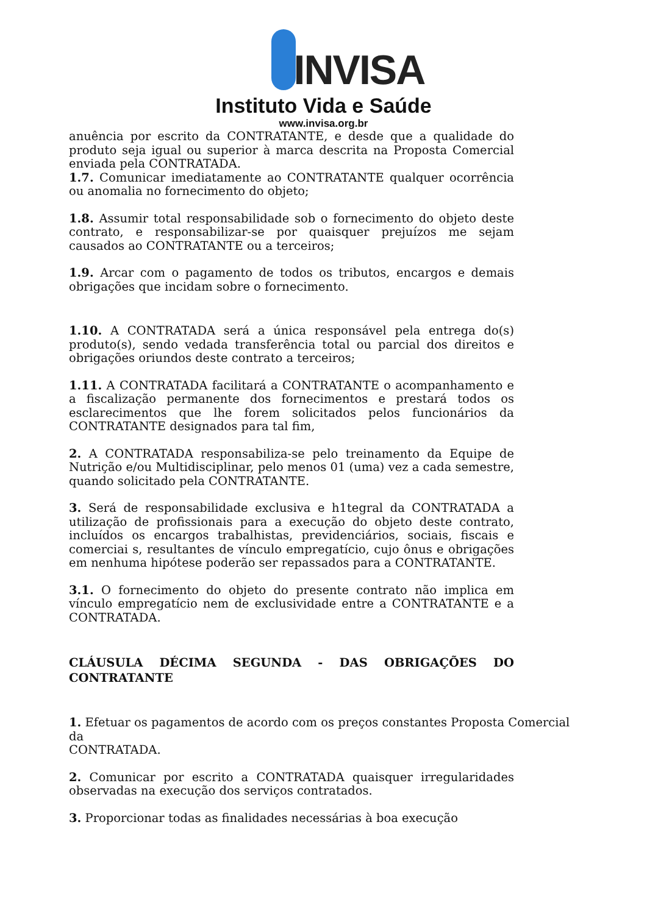INVISA
Instituto Vida e Saúde
www.invisa.org.br
anuência por escrito da CONTRATANTE, e desde que a qualidade do produto seja igual ou superior à marca descrita na Proposta Comercial enviada pela CONTRATADA.
1.7. Comunicar imediatamente ao CONTRATANTE qualquer ocorrência ou anomalia no fornecimento do objeto;
1.8. Assumir total responsabilidade sob o fornecimento do objeto deste contrato, e responsabilizar-se por quaisquer prejuízos me sejam causados ao CONTRATANTE ou a terceiros;
1.9. Arcar com o pagamento de todos os tributos, encargos e demais obrigações que incidam sobre o fornecimento.
1.10. A CONTRATADA será a única responsável pela entrega do(s) produto(s), sendo vedada transferência total ou parcial dos direitos e obrigações oriundos deste contrato a terceiros;
1.11. A CONTRATADA facilitará a CONTRATANTE o acompanhamento e a fiscalização permanente dos fornecimentos e prestará todos os esclarecimentos que lhe forem solicitados pelos funcionários da CONTRATANTE designados para tal fim,
2. A CONTRATADA responsabiliza-se pelo treinamento da Equipe de Nutrição e/ou Multidisciplinar, pelo menos 01 (uma) vez a cada semestre, quando solicitado pela CONTRATANTE.
3. Será de responsabilidade exclusiva e h1tegral da CONTRATADA a utilização de profissionais para a execução do objeto deste contrato, incluídos os encargos trabalhistas, previdenciários, sociais, fiscais e comerciai s, resultantes de vínculo empregatício, cujo ônus e obrigações em nenhuma hipótese poderão ser repassados para a CONTRATANTE.
3.1. O fornecimento do objeto do presente contrato não implica em vínculo empregatício nem de exclusividade entre a CONTRATANTE e a CONTRATADA.
CLÁUSULA DÉCIMA SEGUNDA - DAS OBRIGAÇÕES DO CONTRATANTE
1. Efetuar os pagamentos de acordo com os preços constantes Proposta Comercial da
CONTRATADA.
2. Comunicar por escrito a CONTRATADA quaisquer irregularidades observadas na execução dos serviços contratados.
3. Proporcionar todas as finalidades necessárias à boa execução